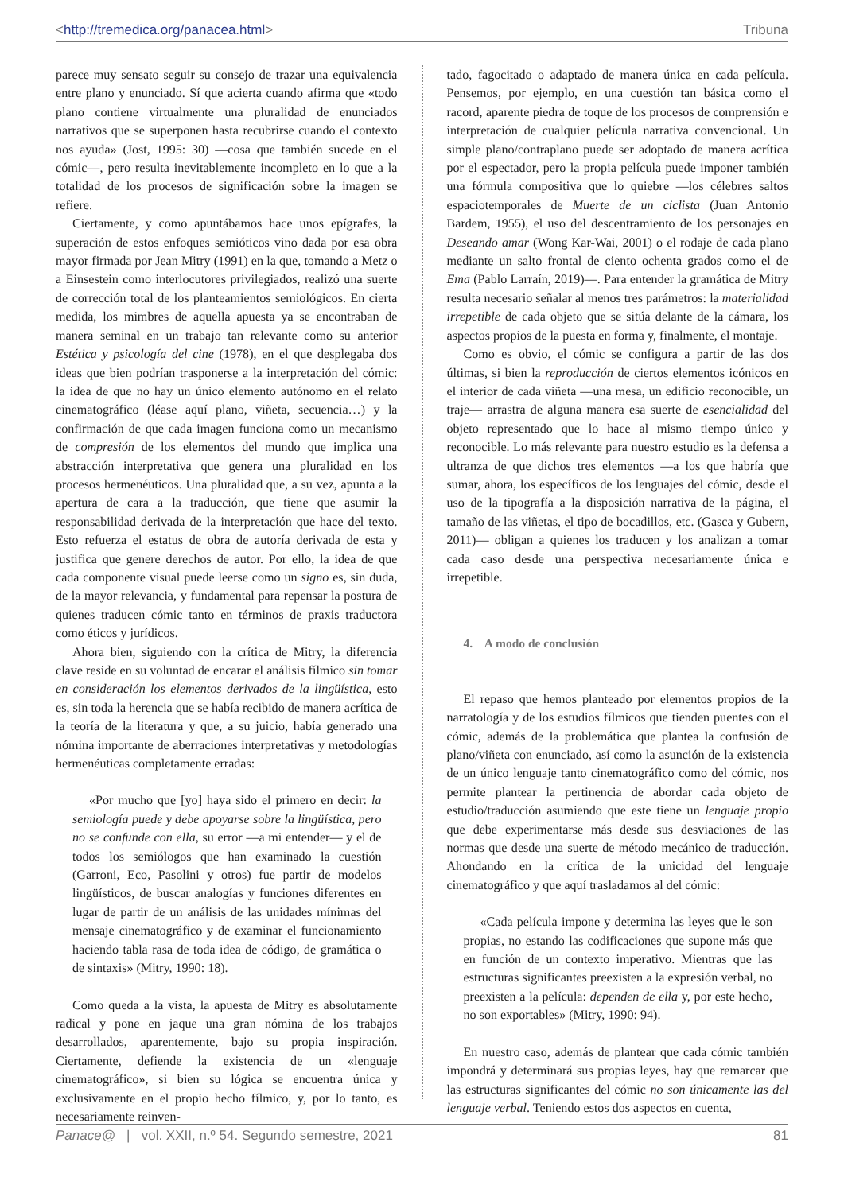<http://tremedica.org/panacea.html> Tribuna
parece muy sensato seguir su consejo de trazar una equivalencia entre plano y enunciado. Sí que acierta cuando afirma que «todo plano contiene virtualmente una pluralidad de enunciados narrativos que se superponen hasta recubrirse cuando el contexto nos ayuda» (Jost, 1995: 30) —cosa que también sucede en el cómic—, pero resulta inevitablemente incompleto en lo que a la totalidad de los procesos de significación sobre la imagen se refiere.
Ciertamente, y como apuntábamos hace unos epígrafes, la superación de estos enfoques semióticos vino dada por esa obra mayor firmada por Jean Mitry (1991) en la que, tomando a Metz o a Einsestein como interlocutores privilegiados, realizó una suerte de corrección total de los planteamientos semiológicos. En cierta medida, los mimbres de aquella apuesta ya se encontraban de manera seminal en un trabajo tan relevante como su anterior Estética y psicología del cine (1978), en el que desplegaba dos ideas que bien podrían trasponerse a la interpretación del cómic: la idea de que no hay un único elemento autónomo en el relato cinematográfico (léase aquí plano, viñeta, secuencia…) y la confirmación de que cada imagen funciona como un mecanismo de compresión de los elementos del mundo que implica una abstracción interpretativa que genera una pluralidad en los procesos hermenéuticos. Una pluralidad que, a su vez, apunta a la apertura de cara a la traducción, que tiene que asumir la responsabilidad derivada de la interpretación que hace del texto. Esto refuerza el estatus de obra de autoría derivada de esta y justifica que genere derechos de autor. Por ello, la idea de que cada componente visual puede leerse como un signo es, sin duda, de la mayor relevancia, y fundamental para repensar la postura de quienes traducen cómic tanto en términos de praxis traductora como éticos y jurídicos.
Ahora bien, siguiendo con la crítica de Mitry, la diferencia clave reside en su voluntad de encarar el análisis fílmico sin tomar en consideración los elementos derivados de la lingüística, esto es, sin toda la herencia que se había recibido de manera acrítica de la teoría de la literatura y que, a su juicio, había generado una nómina importante de aberraciones interpretativas y metodologías hermenéuticas completamente erradas:
«Por mucho que [yo] haya sido el primero en decir: la semiología puede y debe apoyarse sobre la lingüística, pero no se confunde con ella, su error —a mi entender— y el de todos los semiólogos que han examinado la cuestión (Garroni, Eco, Pasolini y otros) fue partir de modelos lingüísticos, de buscar analogías y funciones diferentes en lugar de partir de un análisis de las unidades mínimas del mensaje cinematográfico y de examinar el funcionamiento haciendo tabla rasa de toda idea de código, de gramática o de sintaxis» (Mitry, 1990: 18).
Como queda a la vista, la apuesta de Mitry es absolutamente radical y pone en jaque una gran nómina de los trabajos desarrollados, aparentemente, bajo su propia inspiración. Ciertamente, defiende la existencia de un «lenguaje cinematográfico», si bien su lógica se encuentra única y exclusivamente en el propio hecho fílmico, y, por lo tanto, es necesariamente reinven-
tado, fagocitado o adaptado de manera única en cada película. Pensemos, por ejemplo, en una cuestión tan básica como el racord, aparente piedra de toque de los procesos de comprensión e interpretación de cualquier película narrativa convencional. Un simple plano/contraplano puede ser adoptado de manera acrítica por el espectador, pero la propia película puede imponer también una fórmula compositiva que lo quiebre —los célebres saltos espaciotemporales de Muerte de un ciclista (Juan Antonio Bardem, 1955), el uso del descentramiento de los personajes en Deseando amar (Wong Kar-Wai, 2001) o el rodaje de cada plano mediante un salto frontal de ciento ochenta grados como el de Ema (Pablo Larraín, 2019)—. Para entender la gramática de Mitry resulta necesario señalar al menos tres parámetros: la materialidad irrepetible de cada objeto que se sitúa delante de la cámara, los aspectos propios de la puesta en forma y, finalmente, el montaje.
Como es obvio, el cómic se configura a partir de las dos últimas, si bien la reproducción de ciertos elementos icónicos en el interior de cada viñeta —una mesa, un edificio reconocible, un traje— arrastra de alguna manera esa suerte de esencialidad del objeto representado que lo hace al mismo tiempo único y reconocible. Lo más relevante para nuestro estudio es la defensa a ultranza de que dichos tres elementos —a los que habría que sumar, ahora, los específicos de los lenguajes del cómic, desde el uso de la tipografía a la disposición narrativa de la página, el tamaño de las viñetas, el tipo de bocadillos, etc. (Gasca y Gubern, 2011)— obligan a quienes los traducen y los analizan a tomar cada caso desde una perspectiva necesariamente única e irrepetible.
4. A modo de conclusión
El repaso que hemos planteado por elementos propios de la narratología y de los estudios fílmicos que tienden puentes con el cómic, además de la problemática que plantea la confusión de plano/viñeta con enunciado, así como la asunción de la existencia de un único lenguaje tanto cinematográfico como del cómic, nos permite plantear la pertinencia de abordar cada objeto de estudio/traducción asumiendo que este tiene un lenguaje propio que debe experimentarse más desde sus desviaciones de las normas que desde una suerte de método mecánico de traducción. Ahondando en la crítica de la unicidad del lenguaje cinematográfico y que aquí trasladamos al del cómic:
«Cada película impone y determina las leyes que le son propias, no estando las codificaciones que supone más que en función de un contexto imperativo. Mientras que las estructuras significantes preexisten a la expresión verbal, no preexisten a la película: dependen de ella y, por este hecho, no son exportables» (Mitry, 1990: 94).
En nuestro caso, además de plantear que cada cómic también impondrá y determinará sus propias leyes, hay que remarcar que las estructuras significantes del cómic no son únicamente las del lenguaje verbal. Teniendo estos dos aspectos en cuenta,
Panace@ | vol. XXII, n.º 54. Segundo semestre, 2021 81